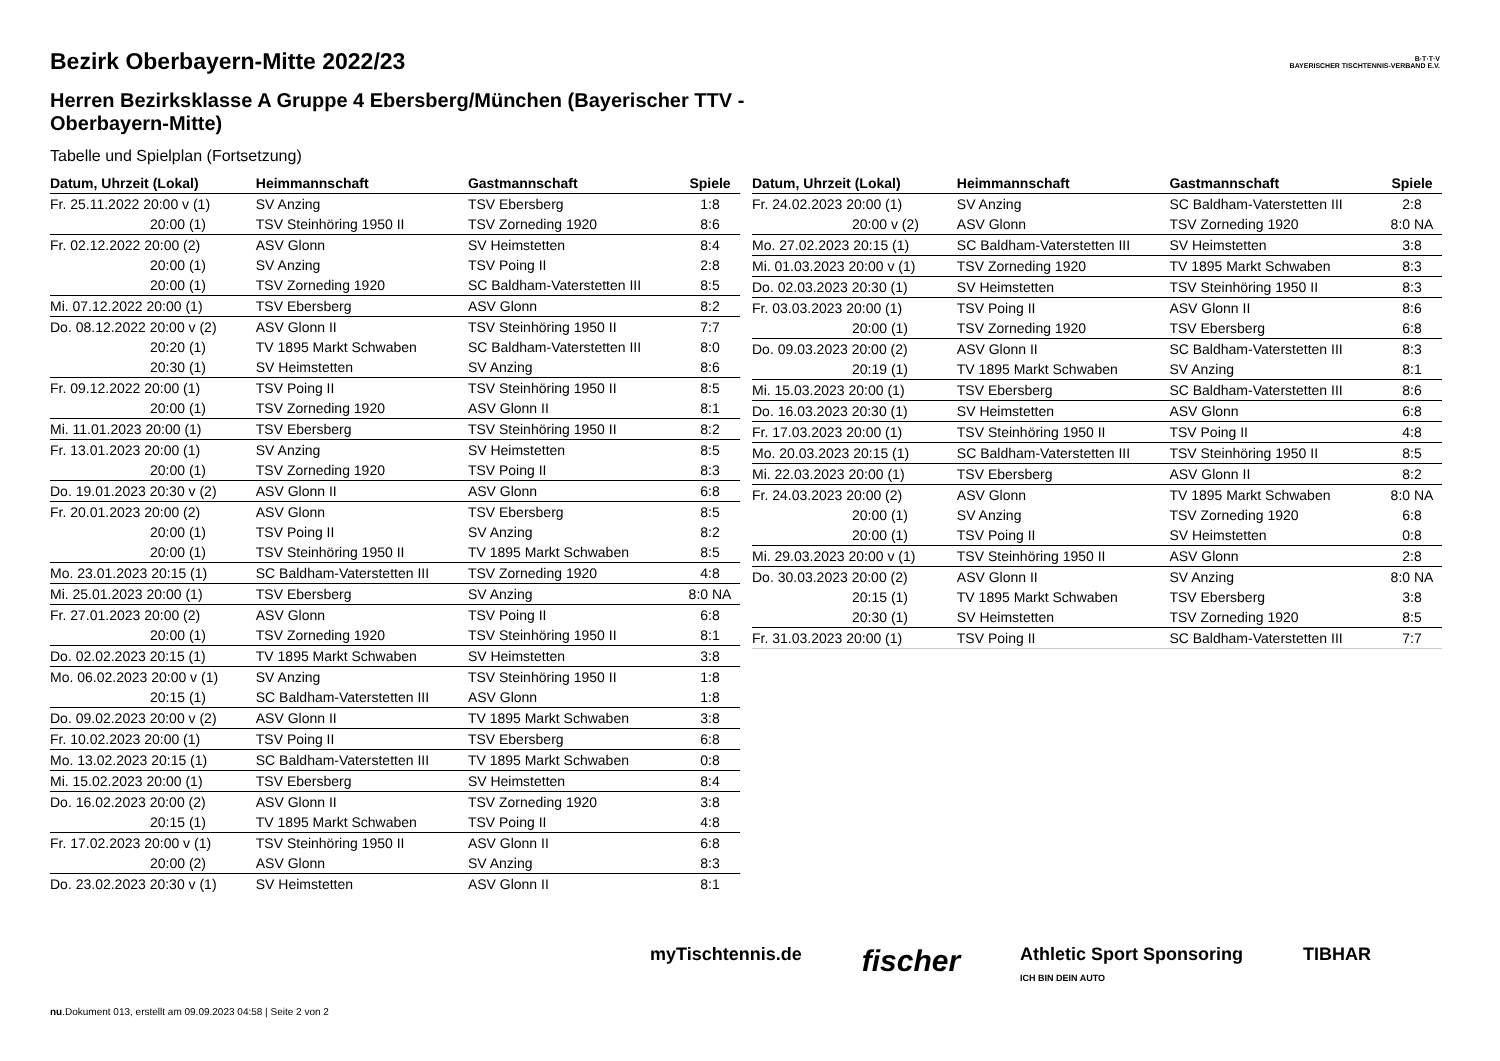B·T·T·V
BAYERISCHER TISCHTENNIS-VERBAND E.V.
Bezirk Oberbayern-Mitte 2022/23
Herren Bezirksklasse A Gruppe 4 Ebersberg/München (Bayerischer TTV - Oberbayern-Mitte)
Tabelle und Spielplan (Fortsetzung)
| Datum, Uhrzeit (Lokal) | Heimmannschaft | Gastmannschaft | Spiele |
| --- | --- | --- | --- |
| Fr. 25.11.2022 20:00 v (1) | SV Anzing | TSV Ebersberg | 1:8 |
| 20:00 (1) | TSV Steinhöring 1950 II | TSV Zorneding 1920 | 8:6 |
| Fr. 02.12.2022 20:00 (2) | ASV Glonn | SV Heimstetten | 8:4 |
| 20:00 (1) | SV Anzing | TSV Poing II | 2:8 |
| 20:00 (1) | TSV Zorneding 1920 | SC Baldham-Vaterstetten III | 8:5 |
| Mi. 07.12.2022 20:00 (1) | TSV Ebersberg | ASV Glonn | 8:2 |
| Do. 08.12.2022 20:00 v (2) | ASV Glonn II | TSV Steinhöring 1950 II | 7:7 |
| 20:20 (1) | TV 1895 Markt Schwaben | SC Baldham-Vaterstetten III | 8:0 |
| 20:30 (1) | SV Heimstetten | SV Anzing | 8:6 |
| Fr. 09.12.2022 20:00 (1) | TSV Poing II | TSV Steinhöring 1950 II | 8:5 |
| 20:00 (1) | TSV Zorneding 1920 | ASV Glonn II | 8:1 |
| Mi. 11.01.2023 20:00 (1) | TSV Ebersberg | TSV Steinhöring 1950 II | 8:2 |
| Fr. 13.01.2023 20:00 (1) | SV Anzing | SV Heimstetten | 8:5 |
| 20:00 (1) | TSV Zorneding 1920 | TSV Poing II | 8:3 |
| Do. 19.01.2023 20:30 v (2) | ASV Glonn II | ASV Glonn | 6:8 |
| Fr. 20.01.2023 20:00 (2) | ASV Glonn | TSV Ebersberg | 8:5 |
| 20:00 (1) | TSV Poing II | SV Anzing | 8:2 |
| 20:00 (1) | TSV Steinhöring 1950 II | TV 1895 Markt Schwaben | 8:5 |
| Mo. 23.01.2023 20:15 (1) | SC Baldham-Vaterstetten III | TSV Zorneding 1920 | 4:8 |
| Mi. 25.01.2023 20:00 (1) | TSV Ebersberg | SV Anzing | 8:0 NA |
| Fr. 27.01.2023 20:00 (2) | ASV Glonn | TSV Poing II | 6:8 |
| 20:00 (1) | TSV Zorneding 1920 | TSV Steinhöring 1950 II | 8:1 |
| Do. 02.02.2023 20:15 (1) | TV 1895 Markt Schwaben | SV Heimstetten | 3:8 |
| Mo. 06.02.2023 20:00 v (1) | SV Anzing | TSV Steinhöring 1950 II | 1:8 |
| 20:15 (1) | SC Baldham-Vaterstetten III | ASV Glonn | 1:8 |
| Do. 09.02.2023 20:00 v (2) | ASV Glonn II | TV 1895 Markt Schwaben | 3:8 |
| Fr. 10.02.2023 20:00 (1) | TSV Poing II | TSV Ebersberg | 6:8 |
| Mo. 13.02.2023 20:15 (1) | SC Baldham-Vaterstetten III | TV 1895 Markt Schwaben | 0:8 |
| Mi. 15.02.2023 20:00 (1) | TSV Ebersberg | SV Heimstetten | 8:4 |
| Do. 16.02.2023 20:00 (2) | ASV Glonn II | TSV Zorneding 1920 | 3:8 |
| 20:15 (1) | TV 1895 Markt Schwaben | TSV Poing II | 4:8 |
| Fr. 17.02.2023 20:00 v (1) | TSV Steinhöring 1950 II | ASV Glonn II | 6:8 |
| 20:00 (2) | ASV Glonn | SV Anzing | 8:3 |
| Do. 23.02.2023 20:30 v (1) | SV Heimstetten | ASV Glonn II | 8:1 |
| Datum, Uhrzeit (Lokal) | Heimmannschaft | Gastmannschaft | Spiele |
| --- | --- | --- | --- |
| Fr. 24.02.2023 20:00 (1) | SV Anzing | SC Baldham-Vaterstetten III | 2:8 |
| 20:00 v (2) | ASV Glonn | TSV Zorneding 1920 | 8:0 NA |
| Mo. 27.02.2023 20:15 (1) | SC Baldham-Vaterstetten III | SV Heimstetten | 3:8 |
| Mi. 01.03.2023 20:00 v (1) | TSV Zorneding 1920 | TV 1895 Markt Schwaben | 8:3 |
| Do. 02.03.2023 20:30 (1) | SV Heimstetten | TSV Steinhöring 1950 II | 8:3 |
| Fr. 03.03.2023 20:00 (1) | TSV Poing II | ASV Glonn II | 8:6 |
| 20:00 (1) | TSV Zorneding 1920 | TSV Ebersberg | 6:8 |
| Do. 09.03.2023 20:00 (2) | ASV Glonn II | SC Baldham-Vaterstetten III | 8:3 |
| 20:19 (1) | TV 1895 Markt Schwaben | SV Anzing | 8:1 |
| Mi. 15.03.2023 20:00 (1) | TSV Ebersberg | SC Baldham-Vaterstetten III | 8:6 |
| Do. 16.03.2023 20:30 (1) | SV Heimstetten | ASV Glonn | 6:8 |
| Fr. 17.03.2023 20:00 (1) | TSV Steinhöring 1950 II | TSV Poing II | 4:8 |
| Mo. 20.03.2023 20:15 (1) | SC Baldham-Vaterstetten III | TSV Steinhöring 1950 II | 8:5 |
| Mi. 22.03.2023 20:00 (1) | TSV Ebersberg | ASV Glonn II | 8:2 |
| Fr. 24.03.2023 20:00 (2) | ASV Glonn | TV 1895 Markt Schwaben | 8:0 NA |
| 20:00 (1) | SV Anzing | TSV Zorneding 1920 | 6:8 |
| 20:00 (1) | TSV Poing II | SV Heimstetten | 0:8 |
| Mi. 29.03.2023 20:00 v (1) | TSV Steinhöring 1950 II | ASV Glonn | 2:8 |
| Do. 30.03.2023 20:00 (2) | ASV Glonn II | SV Anzing | 8:0 NA |
| 20:15 (1) | TV 1895 Markt Schwaben | TSV Ebersberg | 3:8 |
| 20:30 (1) | SV Heimstetten | TSV Zorneding 1920 | 8:5 |
| Fr. 31.03.2023 20:00 (1) | TSV Poing II | SC Baldham-Vaterstetten III | 7:7 |
myTischtennis.de fischer Athletic Sport Sponsoring
ICH BIN DEIN AUTO TIBHAR
nu.Dokument 013, erstellt am 09.09.2023 04:58 | Seite 2 von 2